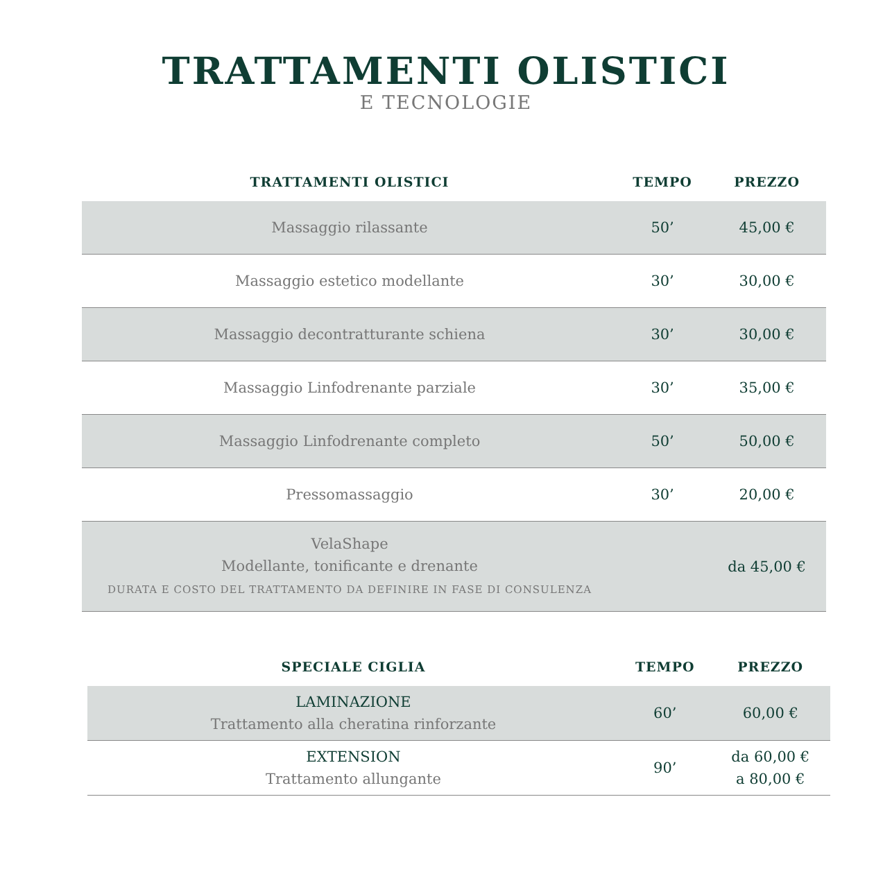TRATTAMENTI OLISTICI
E TECNOLOGIE
| TRATTAMENTI OLISTICI | TEMPO | PREZZO |
| --- | --- | --- |
| Massaggio rilassante | 50’ | 45,00 € |
| Massaggio estetico modellante | 30’ | 30,00 € |
| Massaggio decontratturante schiena | 30’ | 30,00 € |
| Massaggio Linfodrenante parziale | 30’ | 35,00 € |
| Massaggio Linfodrenante completo | 50’ | 50,00 € |
| Pressomassaggio | 30’ | 20,00 € |
| VelaShape Modellante, tonificante e drenante DURATA E COSTO DEL TRATTAMENTO DA DEFINIRE IN FASE DI CONSULENZA | | da 45,00 € |
| SPECIALE CIGLIA | TEMPO | PREZZO |
| --- | --- | --- |
| LAMINAZIONE Trattamento alla cheratina rinforzante | 60’ | 60,00 € |
| EXTENSION Trattamento allungante | 90’ | da 60,00 € a 80,00 € |